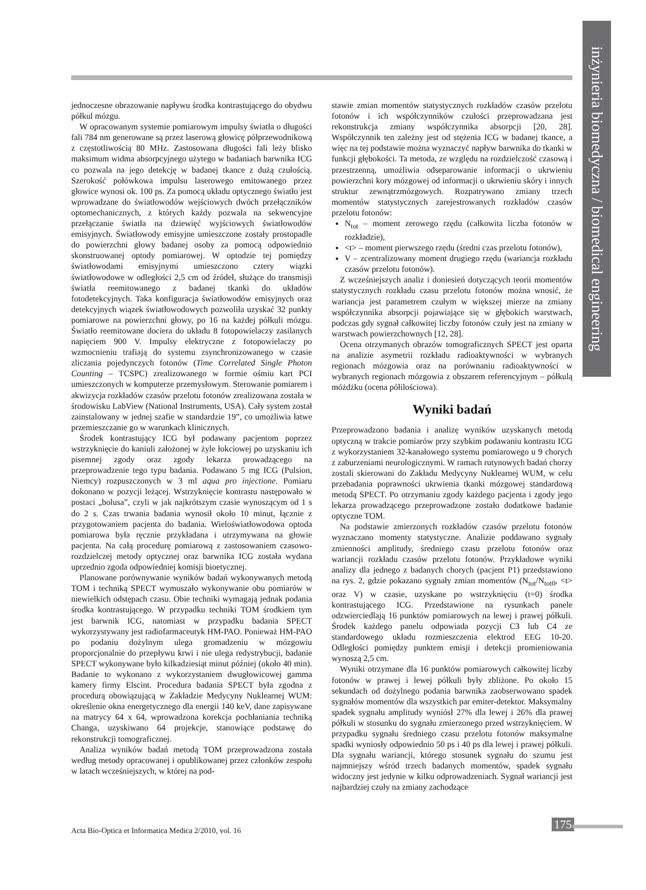inżynieria biomedyczna / biomedical engineering
jednoczesne obrazowanie napływu środka kontrastującego do obydwu półkul mózgu.
W opracowanym systemie pomiarowym impulsy światła o długości fali 784 nm generowane są przez laserową głowicę półprzewodnikową z częstotliwością 80 MHz. Zastosowana długości fali leży blisko maksimum widma absorpcyjnego użytego w badaniach barwnika ICG co pozwala na jego detekcję w badanej tkance z dużą czułością. Szerokość połówkowa impulsu laserowego emitowanego przez głowice wynosi ok. 100 ps. Za pomocą układu optycznego światło jest wprowadzane do światłowodów wejściowych dwóch przełączników optomechanicznych, z których każdy pozwala na sekwencyjne przełączanie światła na dziewięć wyjściowych światłowodów emisyjnych. Światłowody emisyjne umieszczone zostały prostopadle do powierzchni głowy badanej osoby za pomocą odpowiednio skonstruowanej optody pomiarowej. W optodzie tej pomiędzy światłowodami emisyjnymi umieszczono cztery wiązki światłowodowe w odległości 2,5 cm od źródeł, służące do transmisji światła reemitowanego z badanej tkanki do układów fotodetekcyjnych. Taka konfiguracja światłowodów emisyjnych oraz detekcyjnych wiązek światłowodowych pozwoliła uzyskać 32 punkty pomiarowe na powierzchni głowy, po 16 na każdej półkuli mózgu. Światło reemitowane dociera do układu 8 fotopowielaczy zasilanych napięciem 900 V. Impulsy elektryczne z fotopowielaczy po wzmocnieniu trafiają do systemu zsynchronizowanego w czasie zliczania pojedynczych fotonów (Time Correlated Single Photon Counting – TCSPC) zrealizowanego w formie ośmiu kart PCI umieszczonych w komputerze przemysłowym. Sterowanie pomiarem i akwizycja rozkładów czasów przelotu fotonów zrealizowana została w środowisku LabView (National Instruments, USA). Cały system został zainstalowany w jednej szafie w standardzie 19”, co umożliwia łatwe przemieszczanie go w warunkach klinicznych.
Środek kontrastujący ICG był podawany pacjentom poprzez wstrzyknięcie do kaniuli założonej w żyle łokciowej po uzyskaniu ich pisemnej zgody oraz zgody lekarza prowadzącego na przeprowadzenie tego typu badania. Podawano 5 mg ICG (Pulsion, Niemcy) rozpuszczonych w 3 ml aqua pro injectione. Pomiaru dokonano w pozycji leżącej. Wstrzyknięcie kontrastu następowało w postaci „bolusa”, czyli w jak najkrótszym czasie wynoszącym od 1 s do 2 s. Czas trwania badania wynosił około 10 minut, łącznie z przygotowaniem pacjenta do badania. Wieloświatłowodowa optoda pomiarowa była ręcznie przykładana i utrzymywana na głowie pacjenta. Na całą procedurę pomiarową z zastosowaniem czasowo-rozdzielczej metody optycznej oraz barwnika ICG została wydana uprzednio zgoda odpowiedniej komisji bioetycznej.
Planowane porównywanie wyników badań wykonywanych metodą TOM i techniką SPECT wymuszało wykonywanie obu pomiarów w niewielkich odstępach czasu. Obie techniki wymagają jednak podania środka kontrastującego. W przypadku techniki TOM środkiem tym jest barwnik ICG, natomiast w przypadku badania SPECT wykorzystywany jest radiofarmaceutyk HM-PAO. Ponieważ HM-PAO po podaniu dożylnym ulega gromadzeniu w mózgowiu proporcjonalnie do przepływu krwi i nie ulega redystrybucji, badanie SPECT wykonywane było kilkadziesiąt minut później (około 40 min). Badanie to wykonano z wykorzystaniem dwugłowicowej gamma kamery firmy Elscint. Procedura badania SPECT była zgodna z procedurą obowiązującą w Zakładzie Medycyny Nuklearnej WUM: określenie okna energetycznego dla energii 140 keV, dane zapisywane na matrycy 64 x 64, wprowadzona korekcja pochłaniania techniką Changa, uzyskiwano 64 projekcje, stanowiące podstawę do rekonstrukcji tomograficznej.
Analiza wyników badań metodą TOM przeprowadzona została według metody opracowanej i opublikowanej przez członków zespołu w latach wcześniejszych, w której na pod-
stawie zmian momentów statystycznych rozkładów czasów przelotu fotonów i ich współczynników czułości przeprowadzana jest rekonstrukcja zmiany współczynnika absorpcji [20, 28]. Współczynnik ten zależny jest od stężenia ICG w badanej tkance, a więc na tej podstawie można wyznaczyć napływ barwnika do tkanki w funkcji głębokości. Ta metoda, ze względu na rozdzielczość czasową i przestrzenną, umożliwia odseparowanie informacji o ukrwieniu powierzchni kory mózgowej od informacji o ukrwieniu skóry i innych struktur zewnątrzmózgowych. Rozpatrywano zmiany trzech momentów statystycznych zarejestrowanych rozkładów czasów przelotu fotonów:
N<sub>tot</sub> – moment zerowego rzędu (całkowita liczba fotonów w rozkładzie),
<t> – moment pierwszego rzędu (średni czas przelotu fotonów),
V – zcentralizowany moment drugiego rzędu (wariancja rozkładu czasów przelotu fotonów).
Z wcześniejszych analiz i doniesień dotyczących teorii momentów statystycznych rozkładu czasu przelotu fotonów można wnosić, że wariancja jest parametrem czułym w większej mierze na zmiany współczynnika absorpcji pojawiające się w głębokich warstwach, podczas gdy sygnał całkowitej liczby fotonów czuły jest na zmiany w warstwach powierzchownych [12, 28].
Ocena otrzymanych obrazów tomograficznych SPECT jest oparta na analizie asymetrii rozkładu radioaktywności w wybranych regionach mózgowia oraz na porównaniu radioaktywności w wybranych regionach mózgowia z obszarem referencyjnym – półkulą móżdżku (ocena półilościowa).
Wyniki badań
Przeprowadzono badania i analizę wyników uzyskanych metodą optyczną w trakcie pomiarów przy szybkim podawaniu kontrastu ICG z wykorzystaniem 32-kanałowego systemu pomiarowego u 9 chorych z zaburzeniami neurologicznymi. W ramach rutynowych badań chorzy zostali skierowani do Zakładu Medycyny Nuklearnej WUM, w celu przebadania poprawności ukrwienia tkanki mózgowej standardową metodą SPECT. Po otrzymaniu zgody każdego pacjenta i zgody jego lekarza prowadzącego przeprowadzone zostało dodatkowe badanie optyczne TOM.
Na podstawie zmierzonych rozkładów czasów przelotu fotonów wyznaczano momenty statystyczne. Analizie poddawano sygnały zmienności amplitudy, średniego czasu przelotu fotonów oraz wariancji rozkładu czasów przelotu fotonów. Przykładowe wyniki analizy dla jednego z badanych chorych (pacjent P1) przedstawiono na rys. 2, gdzie pokazano sygnały zmian momentów (N<sub>tot</sub>/N<sub>tot0</sub>, <t> oraz V) w czasie, uzyskane po wstrzyknięciu (t=0) środka kontrastującego ICG. Przedstawione na rysunkach panele odzwierciedlają 16 punktów pomiarowych na lewej i prawej półkuli. Środek każdego panelu odpowiada pozycji C3 lub C4 ze standardowego układu rozmieszczenia elektrod EEG 10-20. Odległości pomiędzy punktem emisji i detekcji promieniowania wynoszą 2,5 cm.
Wyniki otrzymane dla 16 punktów pomiarowych całkowitej liczby fotonów w prawej i lewej półkuli były zbliżone. Po około 15 sekundach od dożylnego podania barwnika zaobserwowano spadek sygnałów momentów dla wszystkich par emiter-detektor. Maksymalny spadek sygnału amplitudy wyniósł 27% dla lewej i 26% dla prawej półkuli w stosunku do sygnału zmierzonego przed wstrzyknięciem. W przypadku sygnału średniego czasu przelotu fotonów maksymalne spadki wyniosły odpowiednio 50 ps i 40 ps dla lewej i prawej półkuli. Dla sygnału wariancji, którego stosunek sygnału do szumu jest najmniejszy wśród trzech badanych momentów, spadek sygnału widoczny jest jedynie w kilku odprowadzeniach. Sygnał wariancji jest najbardziej czuły na zmiany zachodzące
Acta Bio-Optica et Informatica Medica 2/2010, vol. 16
175